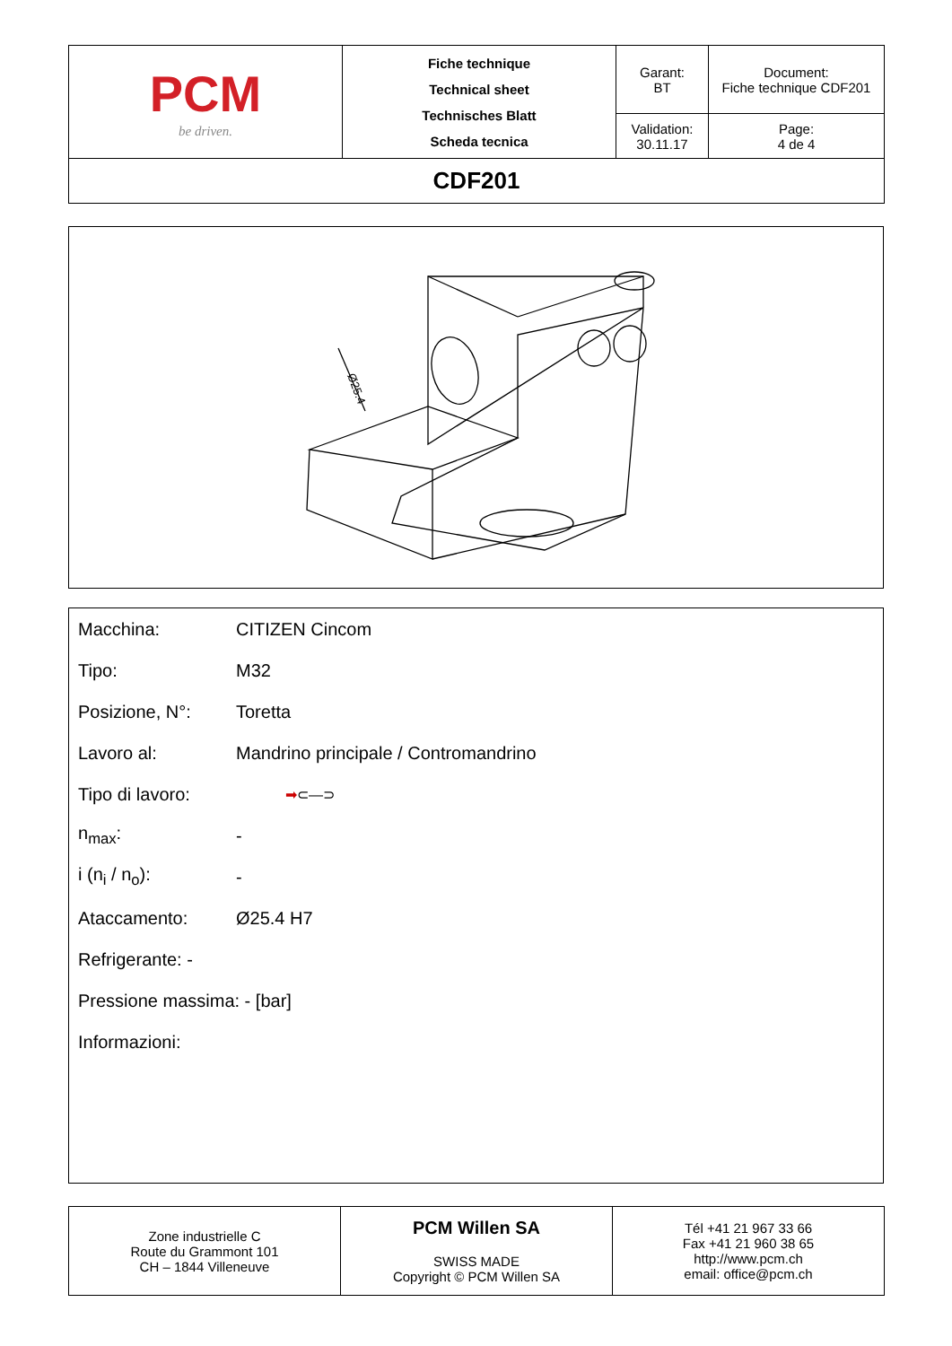| PCM be driven. | Fiche technique Technical sheet Technisches Blatt Scheda tecnica | Garant: BT | Document: Fiche technique CDF201 |
| | | Validation: 30.11.17 | Page: 4 de 4 |
| CDF201 | | | |
Ø25.4
Macchina: CITIZEN Cincom
Tipo: M32
Posizione, N°: Toretta
Lavoro al: Mandrino principale / Contromandrino
Tipo di lavoro: ➡⊂—⊃
n<sub>max</sub>: -
i (n<sub>i</sub> / n<sub>o</sub>): -
Ataccamento: Ø25.4 H7
Refrigerante: -
Pressione massima: - [bar]
Informazioni:
| Zone industrielle C Route du Grammont 101 CH – 1844 Villeneuve | PCM Willen SA SWISS MADE Copyright © PCM Willen SA | Tél +41 21 967 33 66 Fax +41 21 960 38 65 http://www.pcm.ch email: office@pcm.ch |